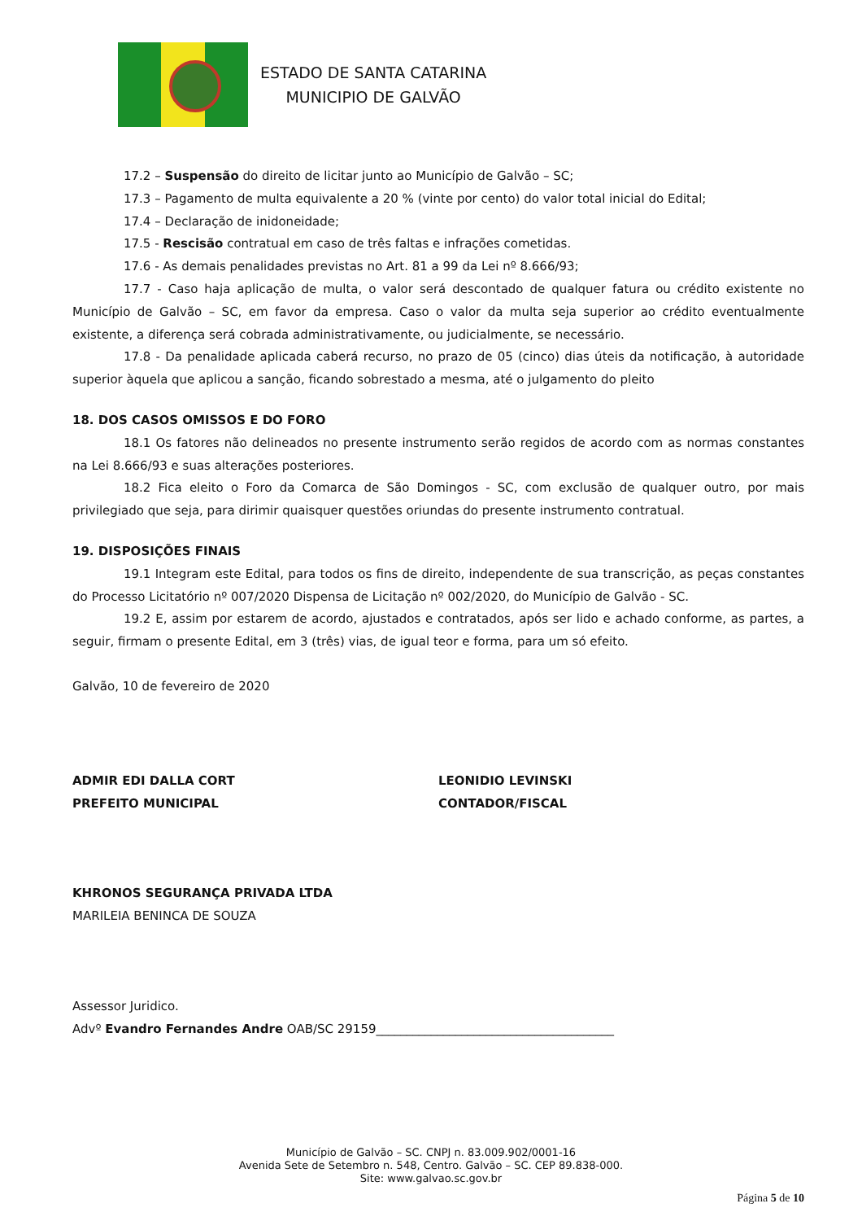ESTADO DE SANTA CATARINA
MUNICIPIO DE GALVÃO
17.2 – Suspensão do direito de licitar junto ao Município de Galvão – SC;
17.3 – Pagamento de multa equivalente a 20 % (vinte por cento) do valor total inicial do Edital;
17.4 – Declaração de inidoneidade;
17.5 - Rescisão contratual em caso de três faltas e infrações cometidas.
17.6 - As demais penalidades previstas no Art. 81 a 99 da Lei nº 8.666/93;
17.7 - Caso haja aplicação de multa, o valor será descontado de qualquer fatura ou crédito existente no Município de Galvão – SC, em favor da empresa. Caso o valor da multa seja superior ao crédito eventualmente existente, a diferença será cobrada administrativamente, ou judicialmente, se necessário.
17.8 - Da penalidade aplicada caberá recurso, no prazo de 05 (cinco) dias úteis da notificação, à autoridade superior àquela que aplicou a sanção, ficando sobrestado a mesma, até o julgamento do pleito
18. DOS CASOS OMISSOS E DO FORO
18.1 Os fatores não delineados no presente instrumento serão regidos de acordo com as normas constantes na Lei 8.666/93 e suas alterações posteriores.
18.2 Fica eleito o Foro da Comarca de São Domingos - SC, com exclusão de qualquer outro, por mais privilegiado que seja, para dirimir quaisquer questões oriundas do presente instrumento contratual.
19. DISPOSIÇÕES FINAIS
19.1 Integram este Edital, para todos os fins de direito, independente de sua transcrição, as peças constantes do Processo Licitatório nº 007/2020 Dispensa de Licitação nº 002/2020, do Município de Galvão - SC.
19.2 E, assim por estarem de acordo, ajustados e contratados, após ser lido e achado conforme, as partes, a seguir, firmam o presente Edital, em 3 (três) vias, de igual teor e forma, para um só efeito.
Galvão, 10 de fevereiro de 2020
ADMIR EDI DALLA CORT
PREFEITO MUNICIPAL
LEONIDIO LEVINSKI
CONTADOR/FISCAL
KHRONOS SEGURANÇA PRIVADA LTDA
MARILEIA BENINCA DE SOUZA
Assessor Juridico.
Advº Evandro Fernandes Andre OAB/SC 29159_______________________________________
Município de Galvão – SC. CNPJ n. 83.009.902/0001-16
Avenida Sete de Setembro n. 548, Centro. Galvão – SC. CEP 89.838-000.
Site: www.galvao.sc.gov.br
Página 5 de 10